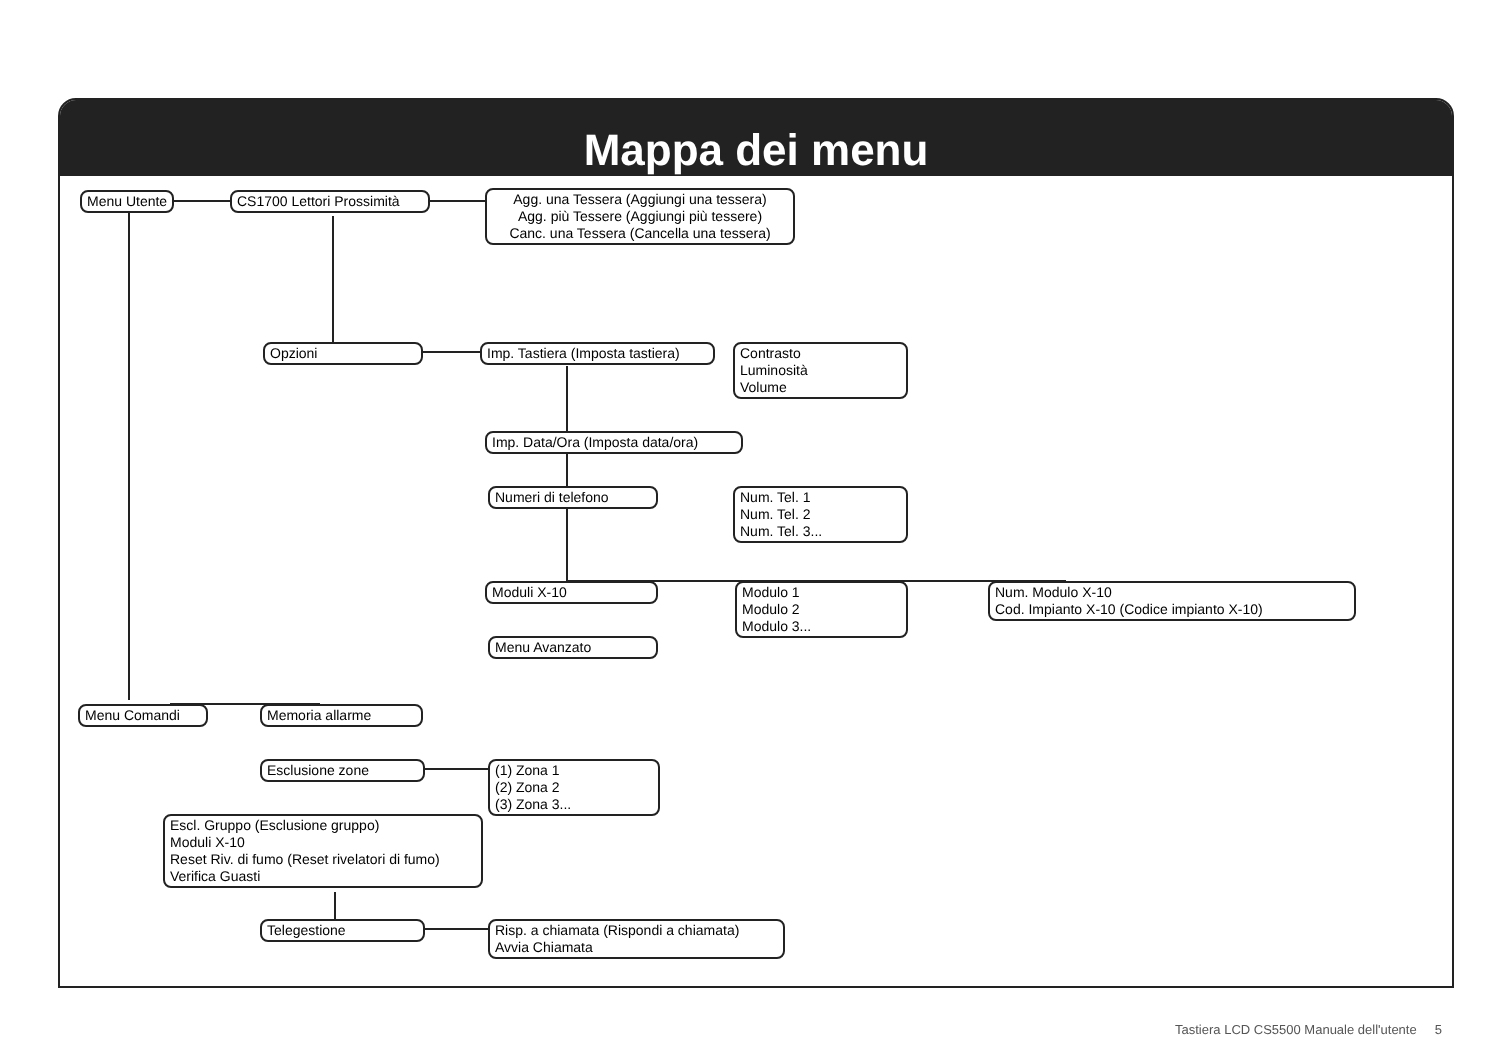Mappa dei menu
Menu Utente
CS1700 Lettori Prossimità
Agg. una Tessera (Aggiungi una tessera)
Agg. più Tessere (Aggiungi più tessere)
Canc. una Tessera (Cancella una tessera)
Opzioni
Imp. Tastiera (Imposta tastiera)
Contrasto
Luminosità
Volume
Imp. Data/Ora (Imposta data/ora)
Numeri di telefono
Num. Tel. 1
Num. Tel. 2
Num. Tel. 3...
Moduli X-10
Modulo 1
Modulo 2
Modulo 3...
Num. Modulo X-10
Cod. Impianto X-10 (Codice impianto X-10)
Menu Avanzato
Menu Comandi Memoria allarme
Esclusione zone
(1) Zona 1
(2) Zona 2
(3) Zona 3...
Escl. Gruppo (Esclusione gruppo)
Moduli X-10
Reset Riv. di fumo (Reset rivelatori di fumo)
Verifica Guasti
Telegestione
Risp. a chiamata (Rispondi a chiamata)
Avvia Chiamata
Tastiera LCD CS5500 Manuale dell'utente 5